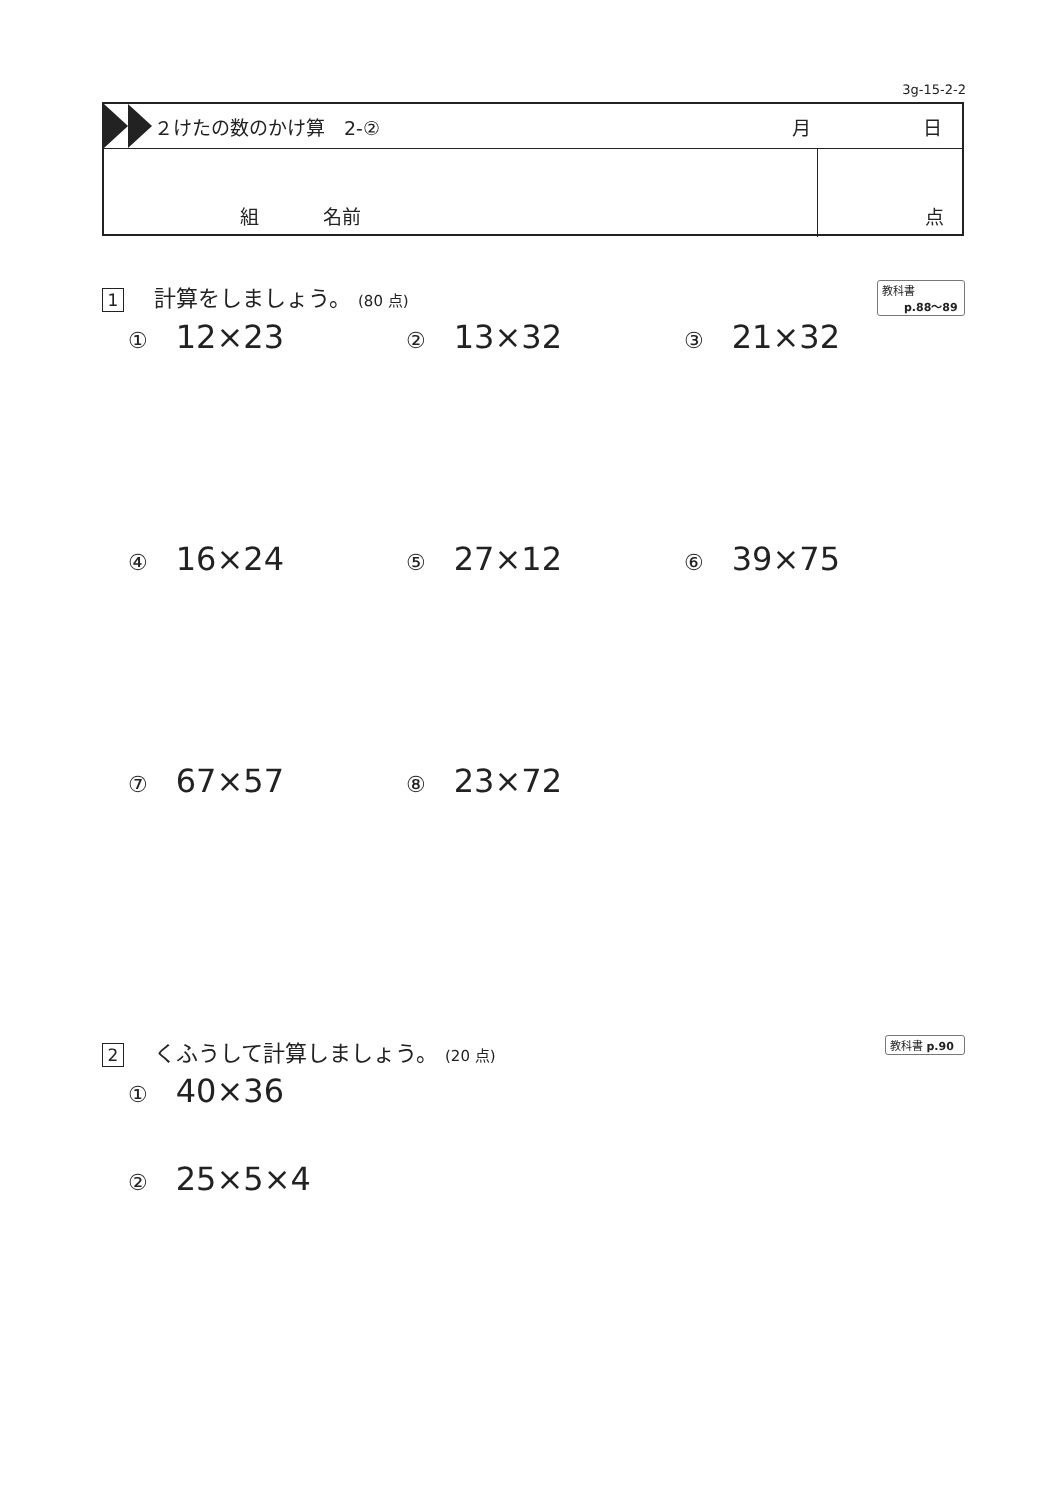3g-15-2-2
２けたの数のかけ算　2-② 月 日
組 名前 点
1 計算をしましょう。 (80 点)
教科書
p.88〜89
① 12×23 ② 13×32 ③ 21×32
④ 16×24 ⑤ 27×12 ⑥ 39×75
⑦ 67×57 ⑧ 23×72
2 くふうして計算しましょう。 (20 点)
教科書 p.90
① 40×36
② 25×5×4